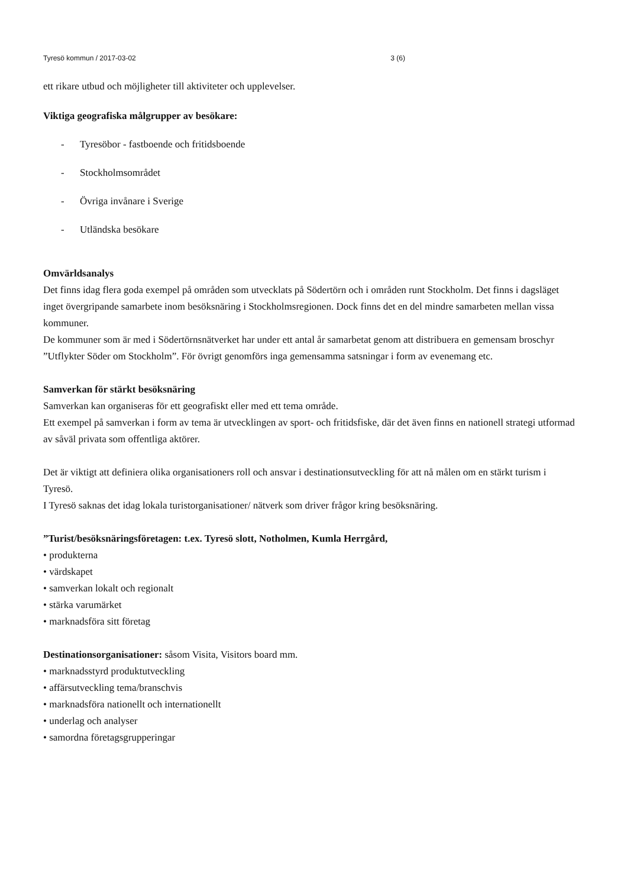Tyresö kommun / 2017-03-02 3 (6)
ett rikare utbud och möjligheter till aktiviteter och upplevelser.
Viktiga geografiska målgrupper av besökare:
- Tyresöbor - fastboende och fritidsboende
- Stockholmsområdet
- Övriga invånare i Sverige
- Utländska besökare
Omvärldsanalys
Det finns idag flera goda exempel på områden som utvecklats på Södertörn och i områden runt Stockholm. Det finns i dagsläget inget övergripande samarbete inom besöksnäring i Stockholmsregionen. Dock finns det en del mindre samarbeten mellan vissa kommuner.
De kommuner som är med i Södertörnsnätverket har under ett antal år samarbetat genom att distribuera en gemensam broschyr ”Utflykter Söder om Stockholm”. För övrigt genomförs inga gemensamma satsningar i form av evenemang etc.
Samverkan för stärkt besöksnäring
Samverkan kan organiseras för ett geografiskt eller med ett tema område.
Ett exempel på samverkan i form av tema är utvecklingen av sport- och fritidsfiske, där det även finns en nationell strategi utformad av såväl privata som offentliga aktörer.
Det är viktigt att definiera olika organisationers roll och ansvar i destinationsutveckling för att nå målen om en stärkt turism i Tyresö.
I Tyresö saknas det idag lokala turistorganisationer/ nätverk som driver frågor kring besöksnäring.
”Turist/besöksnäringsföretagen: t.ex. Tyresö slott, Notholmen, Kumla Herrgård,
• produkterna
• värdskapet
• samverkan lokalt och regionalt
• stärka varumärket
• marknadsföra sitt företag
Destinationsorganisationer: såsom Visita, Visitors board mm.
• marknadsstyrd produktutveckling
• affärsutveckling tema/branschvis
• marknadsföra nationellt och internationellt
• underlag och analyser
• samordna företagsgrupperingar